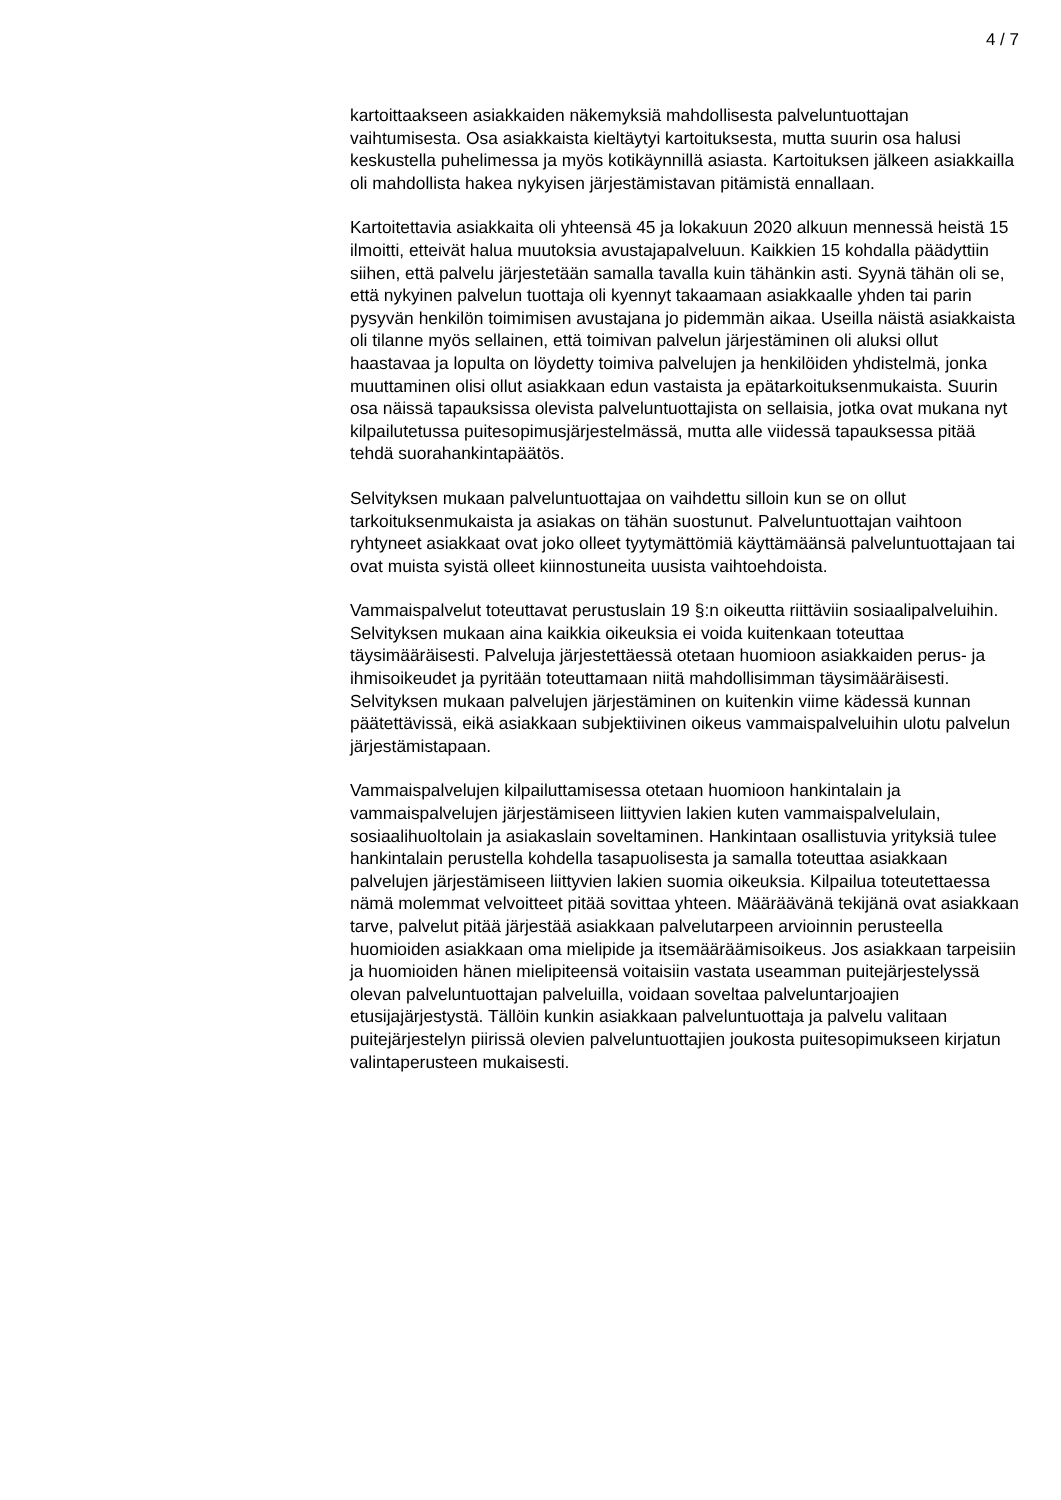4 / 7
kartoittaakseen asiakkaiden näkemyksiä mahdollisesta palveluntuottajan vaihtumisesta. Osa asiakkaista kieltäytyi kartoituksesta, mutta suurin osa halusi keskustella puhelimessa ja myös kotikäynnillä asiasta. Kartoituksen jälkeen asiakkailla oli mahdollista hakea nykyisen järjestämistavan pitämistä ennallaan.
Kartoitettavia asiakkaita oli yhteensä 45 ja lokakuun 2020 alkuun mennessä heistä 15 ilmoitti, etteivät halua muutoksia avustajapalveluun. Kaikkien 15 kohdalla päädyttiin siihen, että palvelu järjestetään samalla tavalla kuin tähänkin asti. Syynä tähän oli se, että nykyinen palvelun tuottaja oli kyennyt takaamaan asiakkaalle yhden tai parin pysyvän henkilön toimimisen avustajana jo pidemmän aikaa. Useilla näistä asiakkaista oli tilanne myös sellainen, että toimivan palvelun järjestäminen oli aluksi ollut haastavaa ja lopulta on löydetty toimiva palvelujen ja henkilöiden yhdistelmä, jonka muuttaminen olisi ollut asiakkaan edun vastaista ja epätarkoituksenmukaista. Suurin osa näissä tapauksissa olevista palveluntuottajista on sellaisia, jotka ovat mukana nyt kilpailutetussa puitesopimusjärjestelmässä, mutta alle viidessä tapauksessa pitää tehdä suorahankintapäätös.
Selvityksen mukaan palveluntuottajaa on vaihdettu silloin kun se on ollut tarkoituksenmukaista ja asiakas on tähän suostunut. Palveluntuottajan vaihtoon ryhtyneet asiakkaat ovat joko olleet tyytymättömiä käyttämäänsä palveluntuottajaan tai ovat muista syistä olleet kiinnostuneita uusista vaihtoehdoista.
Vammaispalvelut toteuttavat perustuslain 19 §:n oikeutta riittäviin sosiaalipalveluihin. Selvityksen mukaan aina kaikkia oikeuksia ei voida kuitenkaan toteuttaa täysimääräisesti. Palveluja järjestettäessä otetaan huomioon asiakkaiden perus- ja ihmisoikeudet ja pyritään toteuttamaan niitä mahdollisimman täysimääräisesti. Selvityksen mukaan palvelujen järjestäminen on kuitenkin viime kädessä kunnan päätettävissä, eikä asiakkaan subjektiivinen oikeus vammaispalveluihin ulotu palvelun järjestämistapaan.
Vammaispalvelujen kilpailuttamisessa otetaan huomioon hankintalain ja vammaispalvelujen järjestämiseen liittyvien lakien kuten vammaispalvelulain, sosiaalihuoltolain ja asiakaslain soveltaminen. Hankintaan osallistuvia yrityksiä tulee hankintalain perustella kohdella tasapuolisesta ja samalla toteuttaa asiakkaan palvelujen järjestämiseen liittyvien lakien suomia oikeuksia. Kilpailua toteutettaessa nämä molemmat velvoitteet pitää sovittaa yhteen. Määräävänä tekijänä ovat asiakkaan tarve, palvelut pitää järjestää asiakkaan palvelutarpeen arvioinnin perusteella huomioiden asiakkaan oma mielipide ja itsemääräämisoikeus. Jos asiakkaan tarpeisiin ja huomioiden hänen mielipiteensä voitaisiin vastata useamman puitejärjestelyssä olevan palveluntuottajan palveluilla, voidaan soveltaa palveluntarjoajien etusijajärjestystä. Tällöin kunkin asiakkaan palveluntuottaja ja palvelu valitaan puitejärjestelyn piirissä olevien palveluntuottajien joukosta puitesopimukseen kirjatun valintaperusteen mukaisesti.